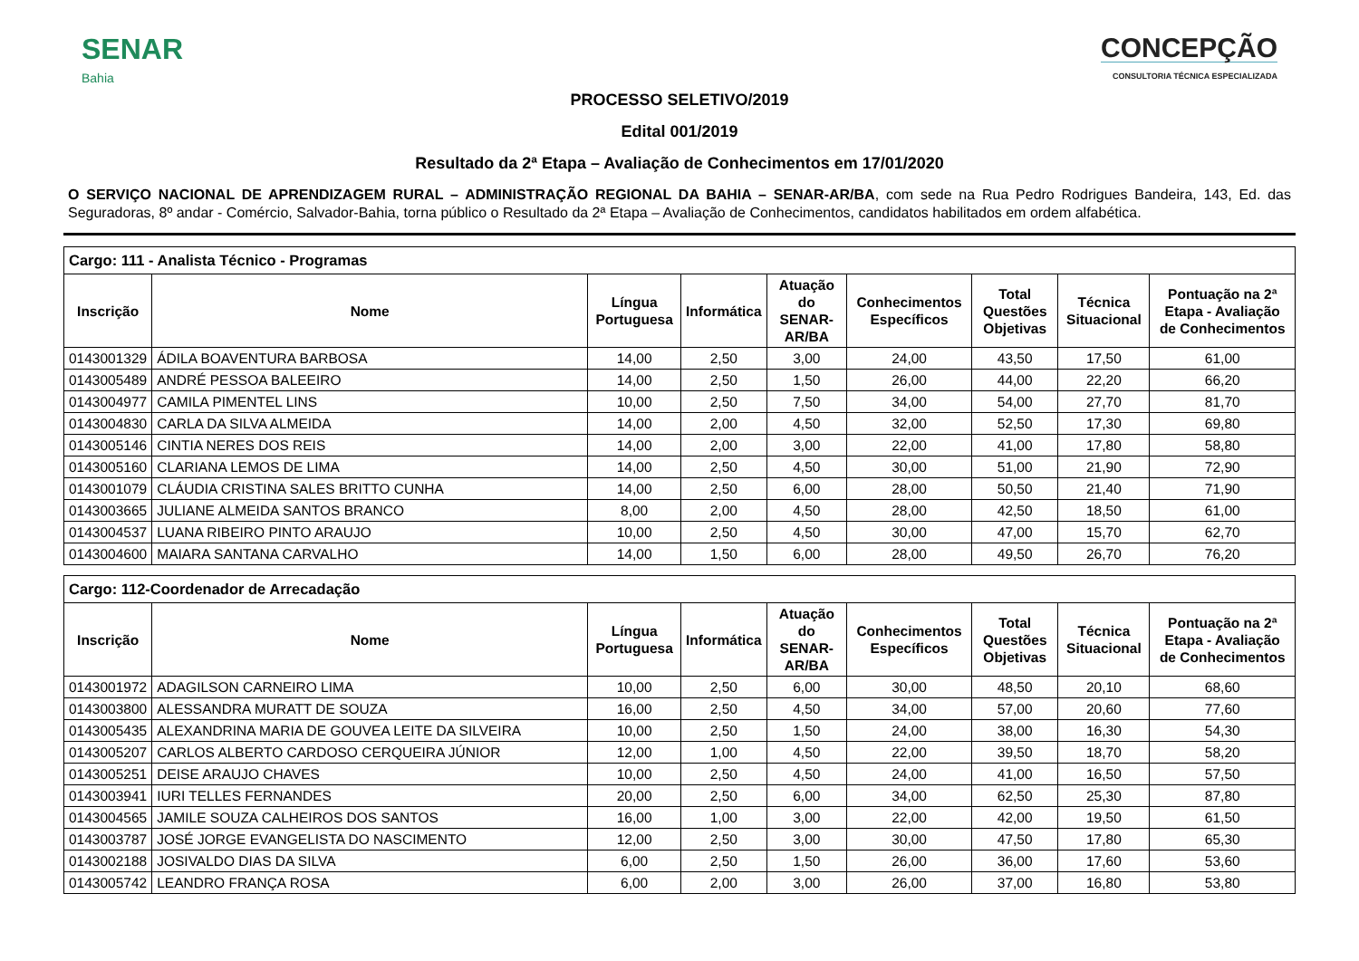SENAR
Bahia
CONCEPÇÃO
CONSULTORIA TÉCNICA ESPECIALIZADA
PROCESSO SELETIVO/2019
Edital 001/2019
Resultado da 2ª Etapa – Avaliação de Conhecimentos em 17/01/2020
O SERVIÇO NACIONAL DE APRENDIZAGEM RURAL – ADMINISTRAÇÃO REGIONAL DA BAHIA – SENAR-AR/BA, com sede na Rua Pedro Rodrigues Bandeira, 143, Ed. das Seguradoras, 8º andar - Comércio, Salvador-Bahia, torna público o Resultado da 2ª Etapa – Avaliação de Conhecimentos, candidatos habilitados em ordem alfabética.
| Cargo: 111 - Analista Técnico - Programas | | | | | | | | |
| --- | --- | --- | --- | --- | --- | --- | --- | --- |
| Inscrição | Nome | Língua Portuguesa | Informática | Atuação do SENAR-AR/BA | Conhecimentos Específicos | Total Questões Objetivas | Técnica Situacional | Pontuação na 2ª Etapa - Avaliação de Conhecimentos |
| 0143001329 | ÁDILA BOAVENTURA BARBOSA | 14,00 | 2,50 | 3,00 | 24,00 | 43,50 | 17,50 | 61,00 |
| 0143005489 | ANDRÉ PESSOA BALEEIRO | 14,00 | 2,50 | 1,50 | 26,00 | 44,00 | 22,20 | 66,20 |
| 0143004977 | CAMILA PIMENTEL LINS | 10,00 | 2,50 | 7,50 | 34,00 | 54,00 | 27,70 | 81,70 |
| 0143004830 | CARLA DA SILVA ALMEIDA | 14,00 | 2,00 | 4,50 | 32,00 | 52,50 | 17,30 | 69,80 |
| 0143005146 | CINTIA NERES DOS REIS | 14,00 | 2,00 | 3,00 | 22,00 | 41,00 | 17,80 | 58,80 |
| 0143005160 | CLARIANA LEMOS DE LIMA | 14,00 | 2,50 | 4,50 | 30,00 | 51,00 | 21,90 | 72,90 |
| 0143001079 | CLÁUDIA CRISTINA SALES BRITTO CUNHA | 14,00 | 2,50 | 6,00 | 28,00 | 50,50 | 21,40 | 71,90 |
| 0143003665 | JULIANE ALMEIDA SANTOS BRANCO | 8,00 | 2,00 | 4,50 | 28,00 | 42,50 | 18,50 | 61,00 |
| 0143004537 | LUANA RIBEIRO PINTO ARAUJO | 10,00 | 2,50 | 4,50 | 30,00 | 47,00 | 15,70 | 62,70 |
| 0143004600 | MAIARA SANTANA CARVALHO | 14,00 | 1,50 | 6,00 | 28,00 | 49,50 | 26,70 | 76,20 |
| Cargo: 112-Coordenador de Arrecadação | | | | | | | | |
| --- | --- | --- | --- | --- | --- | --- | --- | --- |
| Inscrição | Nome | Língua Portuguesa | Informática | Atuação do SENAR-AR/BA | Conhecimentos Específicos | Total Questões Objetivas | Técnica Situacional | Pontuação na 2ª Etapa - Avaliação de Conhecimentos |
| 0143001972 | ADAGILSON CARNEIRO LIMA | 10,00 | 2,50 | 6,00 | 30,00 | 48,50 | 20,10 | 68,60 |
| 0143003800 | ALESSANDRA MURATT DE SOUZA | 16,00 | 2,50 | 4,50 | 34,00 | 57,00 | 20,60 | 77,60 |
| 0143005435 | ALEXANDRINA MARIA DE GOUVEA LEITE DA SILVEIRA | 10,00 | 2,50 | 1,50 | 24,00 | 38,00 | 16,30 | 54,30 |
| 0143005207 | CARLOS ALBERTO CARDOSO CERQUEIRA JÚNIOR | 12,00 | 1,00 | 4,50 | 22,00 | 39,50 | 18,70 | 58,20 |
| 0143005251 | DEISE ARAUJO CHAVES | 10,00 | 2,50 | 4,50 | 24,00 | 41,00 | 16,50 | 57,50 |
| 0143003941 | IURI TELLES FERNANDES | 20,00 | 2,50 | 6,00 | 34,00 | 62,50 | 25,30 | 87,80 |
| 0143004565 | JAMILE SOUZA CALHEIROS DOS SANTOS | 16,00 | 1,00 | 3,00 | 22,00 | 42,00 | 19,50 | 61,50 |
| 0143003787 | JOSÉ JORGE EVANGELISTA DO NASCIMENTO | 12,00 | 2,50 | 3,00 | 30,00 | 47,50 | 17,80 | 65,30 |
| 0143002188 | JOSIVALDO DIAS DA SILVA | 6,00 | 2,50 | 1,50 | 26,00 | 36,00 | 17,60 | 53,60 |
| 0143005742 | LEANDRO FRANÇA ROSA | 6,00 | 2,00 | 3,00 | 26,00 | 37,00 | 16,80 | 53,80 |